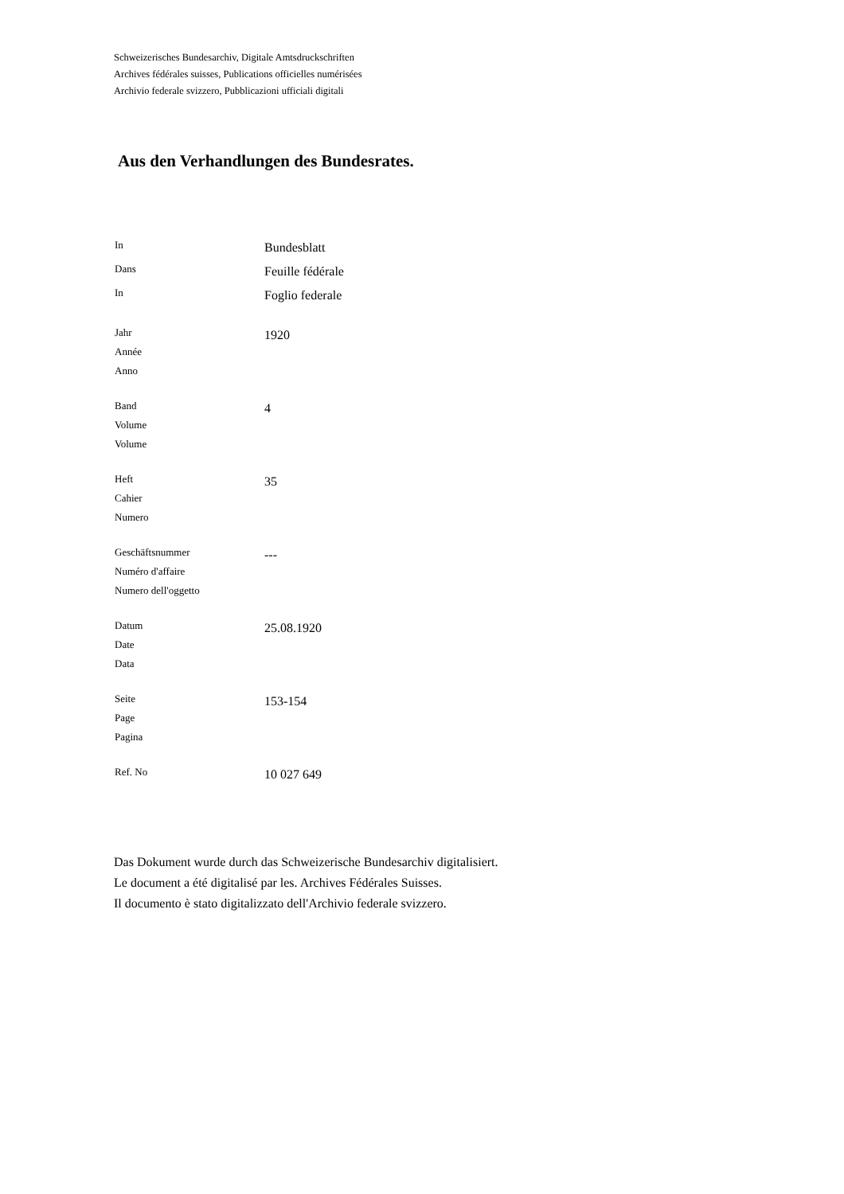Schweizerisches Bundesarchiv, Digitale Amtsdruckschriften
Archives fédérales suisses, Publications officielles numérisées
Archivio federale svizzero, Pubblicazioni ufficiali digitali
Aus den Verhandlungen des Bundesrates.
| In | Bundesblatt |
| Dans | Feuille fédérale |
| In | Foglio federale |
| Jahr Année Anno | 1920 |
| Band Volume Volume | 4 |
| Heft Cahier Numero | 35 |
| Geschäftsnummer Numéro d'affaire Numero dell'oggetto | --- |
| Datum Date Data | 25.08.1920 |
| Seite Page Pagina | 153-154 |
| Ref. No | 10 027 649 |
Das Dokument wurde durch das Schweizerische Bundesarchiv digitalisiert.
Le document a été digitalisé par les. Archives Fédérales Suisses.
Il documento è stato digitalizzato dell'Archivio federale svizzero.